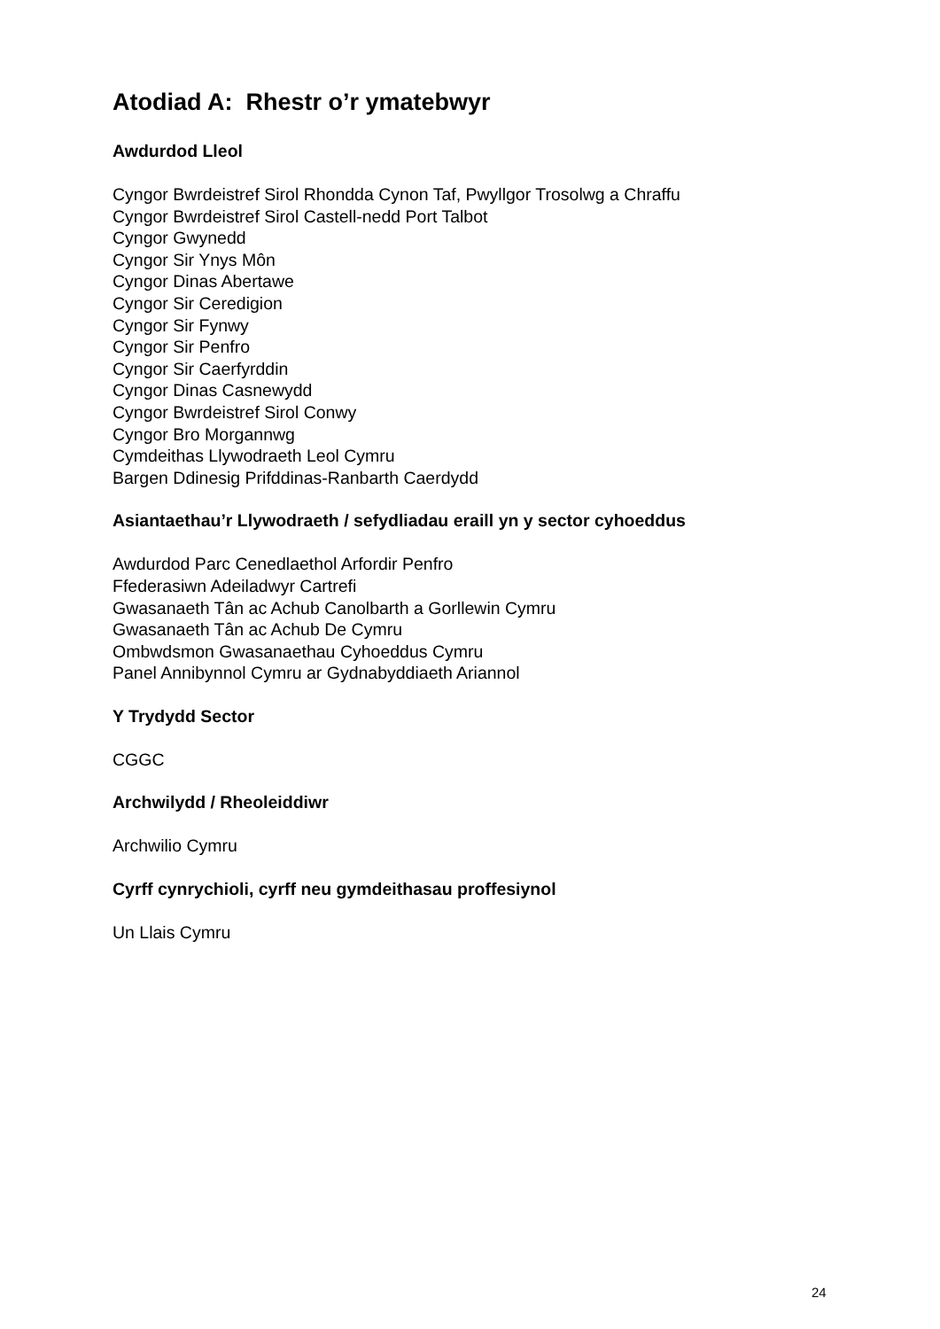Atodiad A: Rhestr o’r ymatebwyr
Awdurdod Lleol
Cyngor Bwrdeistref Sirol Rhondda Cynon Taf, Pwyllgor Trosolwg a Chraffu
Cyngor Bwrdeistref Sirol Castell-nedd Port Talbot
Cyngor Gwynedd
Cyngor Sir Ynys Môn
Cyngor Dinas Abertawe
Cyngor Sir Ceredigion
Cyngor Sir Fynwy
Cyngor Sir Penfro
Cyngor Sir Caerfyrddin
Cyngor Dinas Casnewydd
Cyngor Bwrdeistref Sirol Conwy
Cyngor Bro Morgannwg
Cymdeithas Llywodraeth Leol Cymru
Bargen Ddinesig Prifddinas-Ranbarth Caerdydd
Asiantaethau’r Llywodraeth / sefydliadau eraill yn y sector cyhoeddus
Awdurdod Parc Cenedlaethol Arfordir Penfro
Ffederasiwn Adeiladwyr Cartrefi
Gwasanaeth Tân ac Achub Canolbarth a Gorllewin Cymru
Gwasanaeth Tân ac Achub De Cymru
Ombwdsmon Gwasanaethau Cyhoeddus Cymru
Panel Annibynnol Cymru ar Gydnabyddiaeth Ariannol
Y Trydydd Sector
CGGC
Archwilydd / Rheoleiddiwr
Archwilio Cymru
Cyrff cynrychioli, cyrff neu gymdeithasau proffesiynol
Un Llais Cymru
24